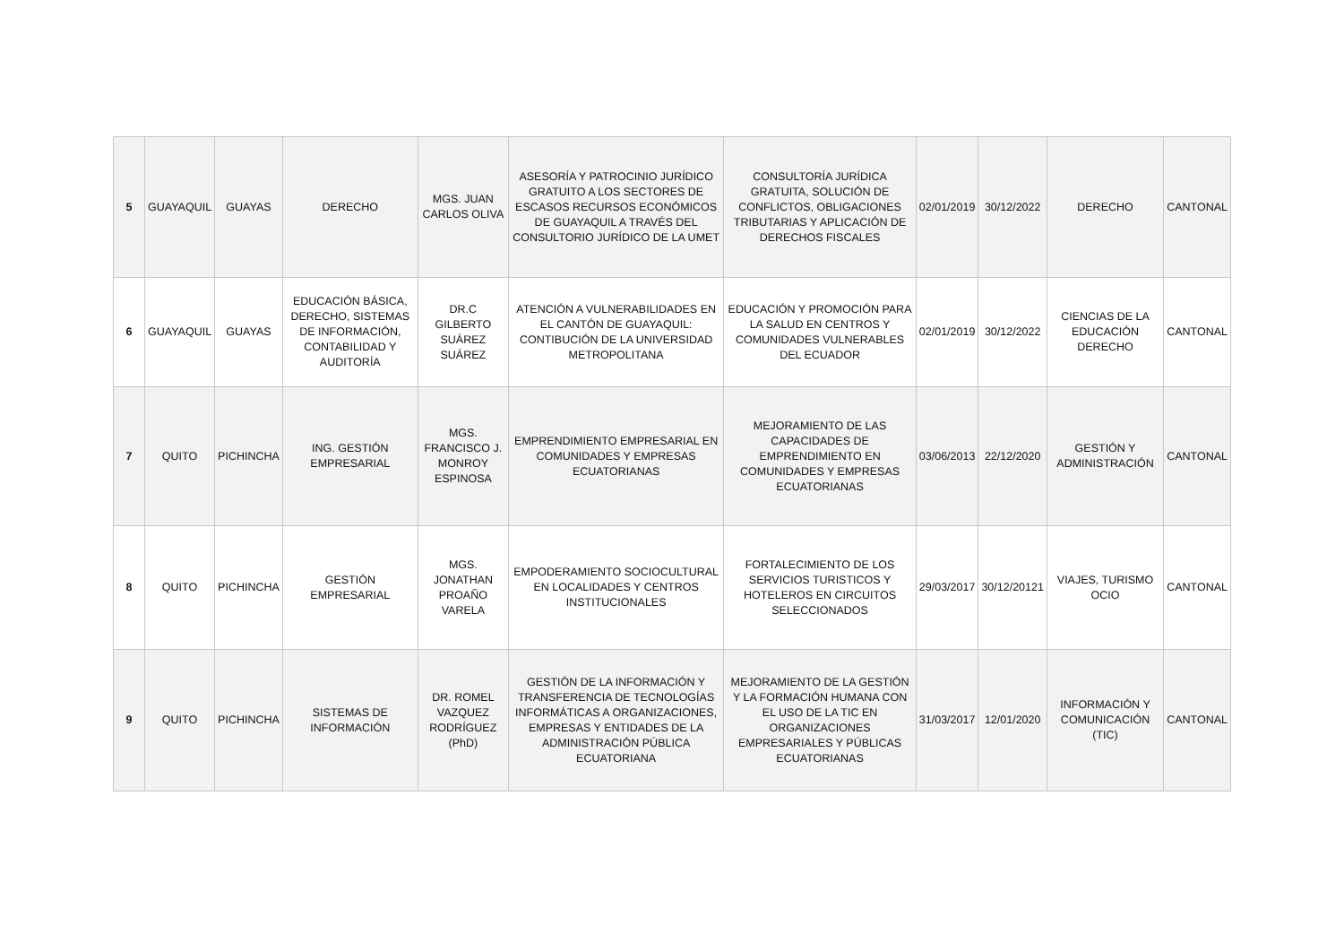| 5 | GUAYAQUIL | GUAYAS | DERECHO | MGS. JUAN CARLOS OLIVA | ASESORÍA Y PATROCINIO JURÍDICO GRATUITO A LOS SECTORES DE ESCASOS RECURSOS ECONÓMICOS DE GUAYAQUIL A TRAVÉS DEL CONSULTORIO JURÍDICO DE LA UMET | CONSULTORÍA JURÍDICA GRATUITA, SOLUCIÓN DE CONFLICTOS, OBLIGACIONES TRIBUTARIAS Y APLICACIÓN DE DERECHOS FISCALES | 02/01/2019 | 30/12/2022 | DERECHO | CANTONAL |
| 6 | GUAYAQUIL | GUAYAS | EDUCACIÓN BÁSICA, DERECHO, SISTEMAS DE INFORMACIÓN, CONTABILIDAD Y AUDITORÍA | DR.C GILBERTO SUÁREZ SUÁREZ | ATENCIÓN A VULNERABILIDADES EN EL CANTÓN DE GUAYAQUIL: CONTIBUCIÓN DE LA UNIVERSIDAD METROPOLITANA | EDUCACIÓN Y PROMOCIÓN PARA LA SALUD EN CENTROS Y COMUNIDADES VULNERABLES DEL ECUADOR | 02/01/2019 | 30/12/2022 | CIENCIAS DE LA EDUCACIÓN DERECHO | CANTONAL |
| 7 | QUITO | PICHINCHA | ING. GESTIÓN EMPRESARIAL | MGS. FRANCISCO J. MONROY ESPINOSA | EMPRENDIMIENTO EMPRESARIAL EN COMUNIDADES Y EMPRESAS ECUATORIANAS | MEJORAMIENTO DE LAS CAPACIDADES DE EMPRENDIMIENTO EN COMUNIDADES Y EMPRESAS ECUATORIANAS | 03/06/2013 | 22/12/2020 | GESTIÓN Y ADMINISTRACIÓN | CANTONAL |
| 8 | QUITO | PICHINCHA | GESTIÓN EMPRESARIAL | MGS. JONATHAN PROAÑO VARELA | EMPODERAMIENTO SOCIOCULTURAL EN LOCALIDADES Y CENTROS INSTITUCIONALES | FORTALECIMIENTO DE LOS SERVICIOS TURISTICOS Y HOTELEROS EN CIRCUITOS SELECCIONADOS | 29/03/2017 | 30/12/20121 | VIAJES, TURISMO OCIO | CANTONAL |
| 9 | QUITO | PICHINCHA | SISTEMAS DE INFORMACIÓN | DR. ROMEL VAZQUEZ RODRÍGUEZ (PhD) | GESTIÓN DE LA INFORMACIÓN Y TRANSFERENCIA DE TECNOLOGÍAS INFORMÁTICAS A ORGANIZACIONES, EMPRESAS Y ENTIDADES DE LA ADMINISTRACIÓN PÚBLICA ECUATORIANA | MEJORAMIENTO DE LA GESTIÓN Y LA FORMACIÓN HUMANA CON EL USO DE LA TIC EN ORGANIZACIONES EMPRESARIALES Y PÚBLICAS ECUATORIANAS | 31/03/2017 | 12/01/2020 | INFORMACIÓN Y COMUNICACIÓN (TIC) | CANTONAL |